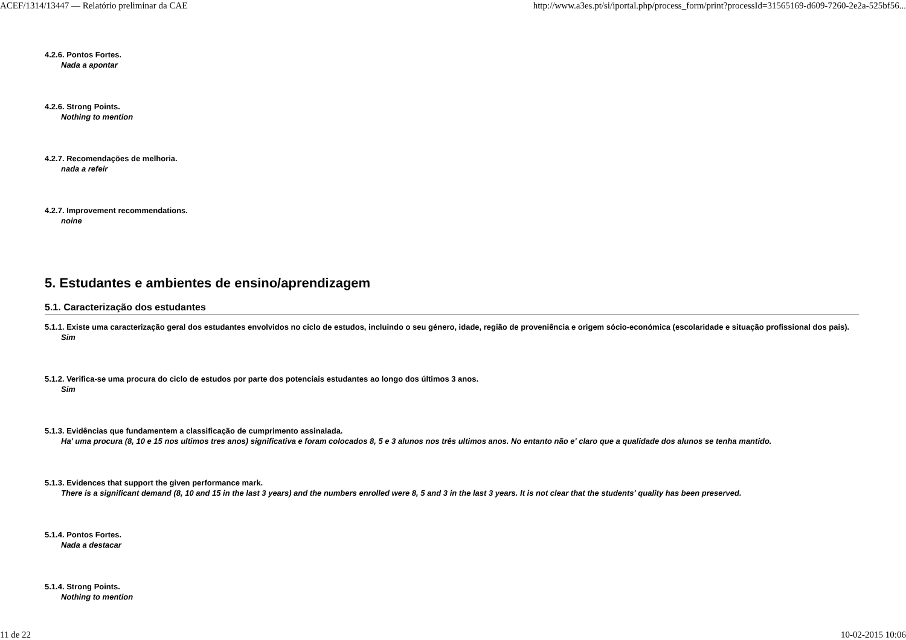ACEF/1314/13447 — Relatório preliminar da CAE http://www.a3es.pt/si/iportal.php/process_form/print?processId=31565169-d609-7260-2e2a-525bf56...
4.2.6. Pontos Fortes.
Nada a apontar
4.2.6. Strong Points.
Nothing to mention
4.2.7. Recomendações de melhoria.
nada a refeir
4.2.7. Improvement recommendations.
noine
5. Estudantes e ambientes de ensino/aprendizagem
5.1. Caracterização dos estudantes
5.1.1. Existe uma caracterização geral dos estudantes envolvidos no ciclo de estudos, incluindo o seu género, idade, região de proveniência e origem sócio-económica (escolaridade e situação profissional dos pais).
Sim
5.1.2. Verifica-se uma procura do ciclo de estudos por parte dos potenciais estudantes ao longo dos últimos 3 anos.
Sim
5.1.3. Evidências que fundamentem a classificação de cumprimento assinalada.
Ha' uma procura (8, 10 e 15 nos ultimos tres anos) significativa e foram colocados 8, 5 e 3 alunos nos três ultimos anos. No entanto não e' claro que a qualidade dos alunos se tenha mantido.
5.1.3. Evidences that support the given performance mark.
There is a significant demand (8, 10 and 15 in the last 3 years) and the numbers enrolled were 8, 5 and 3 in the last 3 years. It is not clear that the students' quality has been preserved.
5.1.4. Pontos Fortes.
Nada a destacar
5.1.4. Strong Points.
Nothing to mention
11 de 22 10-02-2015 10:06